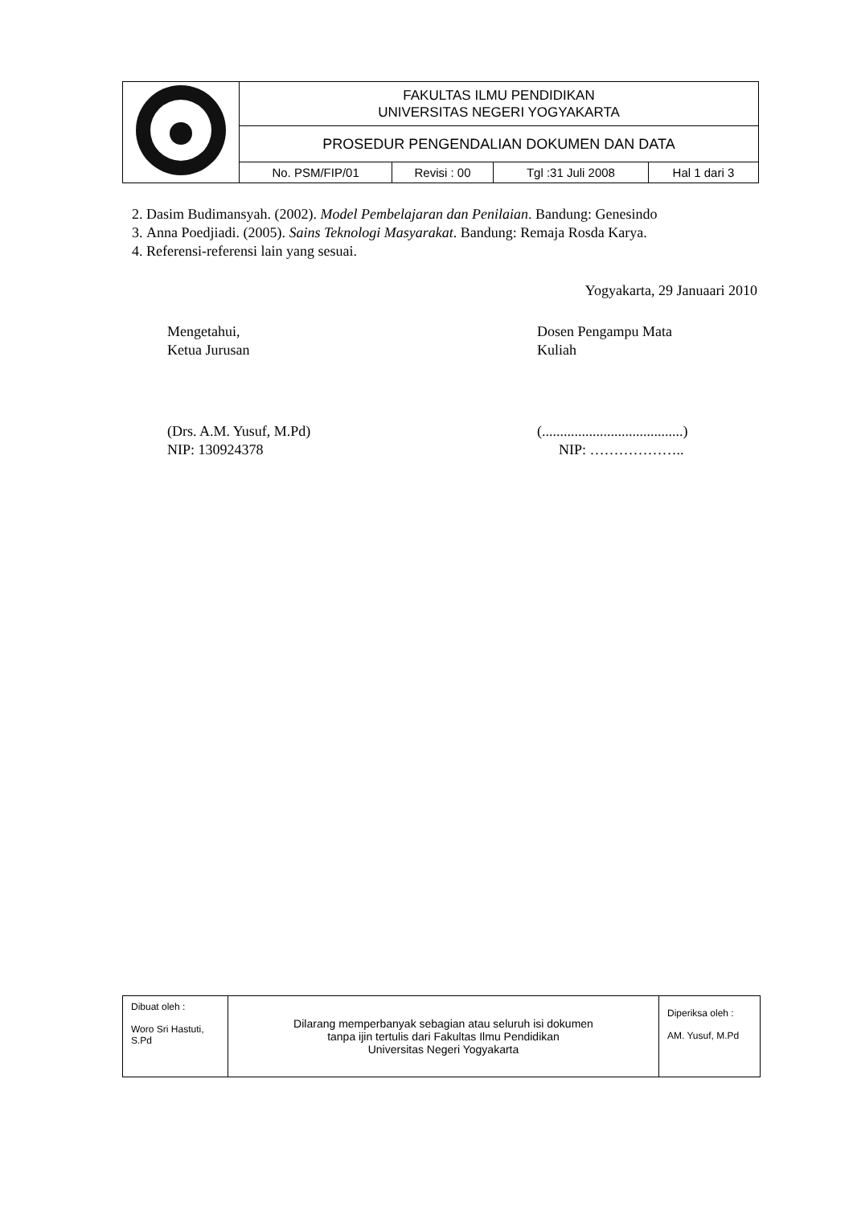| | FAKULTAS ILMU PENDIDIKAN UNIVERSITAS NEGERI YOGYAKARTA | | | |
| | PROSEDUR PENGENDALIAN DOKUMEN DAN DATA | | | |
| | No. PSM/FIP/01 | Revisi : 00 | Tgl :31 Juli 2008 | Hal 1 dari 3 |
2. Dasim Budimansyah. (2002). Model Pembelajaran dan Penilaian. Bandung: Genesindo
3. Anna Poedjiadi. (2005). Sains Teknologi Masyarakat. Bandung: Remaja Rosda Karya.
4. Referensi-referensi lain yang sesuai.
Yogyakarta, 29 Januaari 2010
Mengetahui,
Ketua Jurusan
Dosen Pengampu Mata
Kuliah
(Drs. A.M. Yusuf, M.Pd)
NIP: 130924378
(.......................................)
NIP: ………………..
| Dibuat oleh : Woro Sri Hastuti, S.Pd | Dilarang memperbanyak sebagian atau seluruh isi dokumen tanpa ijin tertulis dari Fakultas Ilmu Pendidikan Universitas Negeri Yogyakarta | Diperiksa oleh : AM. Yusuf, M.Pd |